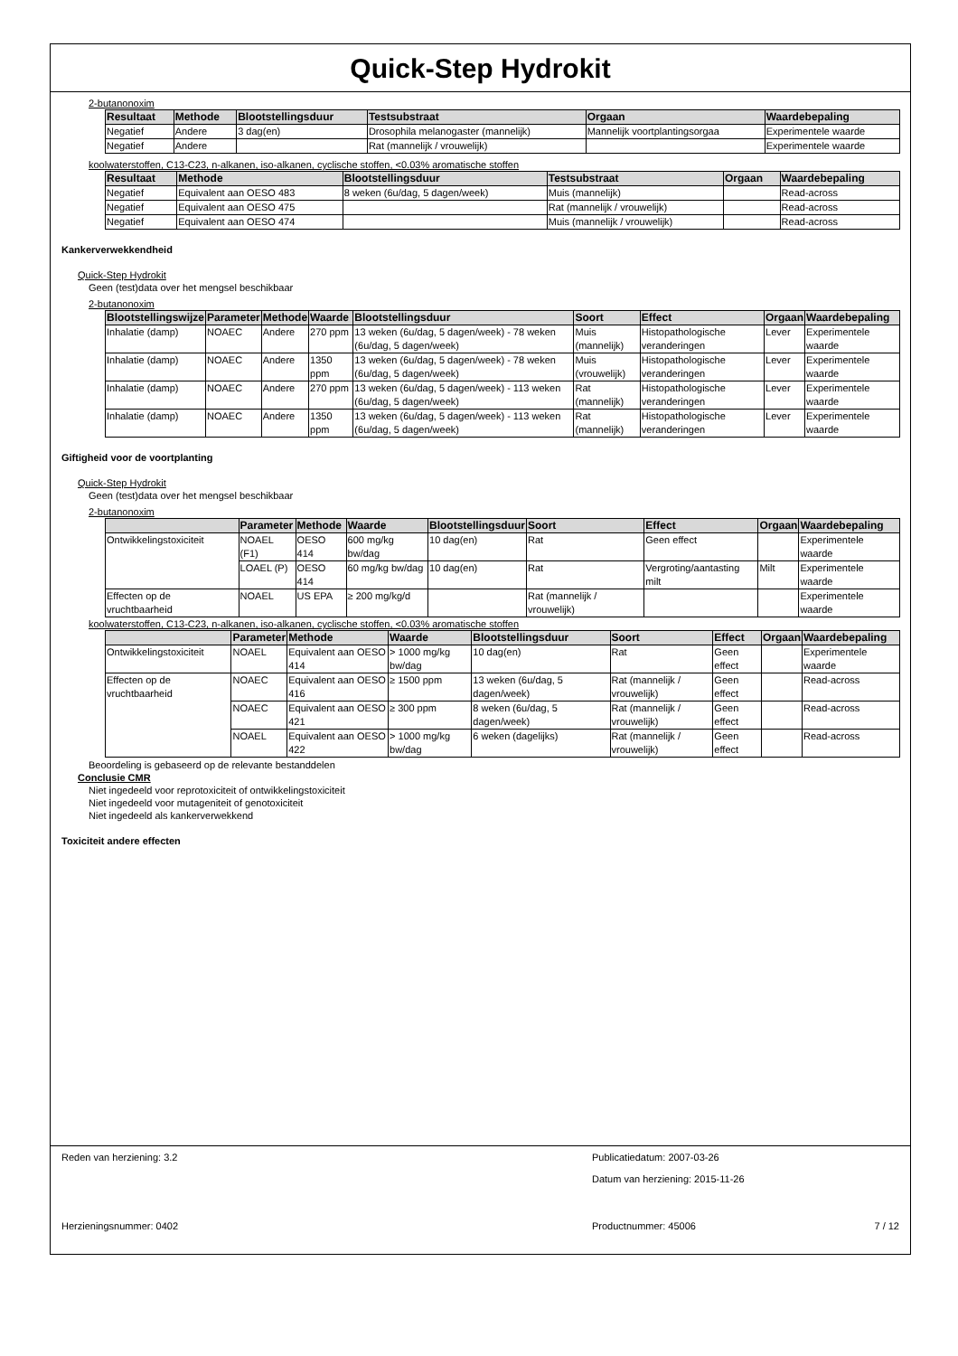Quick-Step Hydrokit
2-butanonoxim
| Resultaat | Methode | Blootstellingsduur | Testsubstraat | Orgaan | Waardebepaling |
| --- | --- | --- | --- | --- | --- |
| Negatief | Andere | 3 dag(en) | Drosophila melanogaster (mannelijk) | Mannelijk voortplantingsorgaa | Experimentele waarde |
| Negatief | Andere | | Rat (mannelijk / vrouwelijk) | | Experimentele waarde |
koolwaterstoffen, C13-C23, n-alkanen, iso-alkanen, cyclische stoffen, <0.03% aromatische stoffen
| Resultaat | Methode | Blootstellingsduur | Testsubstraat | Orgaan | Waardebepaling |
| --- | --- | --- | --- | --- | --- |
| Negatief | Equivalent aan OESO 483 | 8 weken (6u/dag, 5 dagen/week) | Muis (mannelijk) | | Read-across |
| Negatief | Equivalent aan OESO 475 | | Rat (mannelijk / vrouwelijk) | | Read-across |
| Negatief | Equivalent aan OESO 474 | | Muis (mannelijk / vrouwelijk) | | Read-across |
Kankerverwekkendheid
Quick-Step Hydrokit
Geen (test)data over het mengsel beschikbaar
2-butanonoxim
| Blootstellingswijze | Parameter | Methode | Waarde | Blootstellingsduur | Soort | Effect | Orgaan | Waardebepaling |
| --- | --- | --- | --- | --- | --- | --- | --- | --- |
| Inhalatie (damp) | NOAEC | Andere | 270 ppm | 13 weken (6u/dag, 5 dagen/week) - 78 weken (6u/dag, 5 dagen/week) | Muis (mannelijk) | Histopathologische veranderingen | Lever | Experimentele waarde |
| Inhalatie (damp) | NOAEC | Andere | 1350 ppm | 13 weken (6u/dag, 5 dagen/week) - 78 weken (6u/dag, 5 dagen/week) | Muis (vrouwelijk) | Histopathologische veranderingen | Lever | Experimentele waarde |
| Inhalatie (damp) | NOAEC | Andere | 270 ppm | 13 weken (6u/dag, 5 dagen/week) - 113 weken (6u/dag, 5 dagen/week) | Rat (mannelijk) | Histopathologische veranderingen | Lever | Experimentele waarde |
| Inhalatie (damp) | NOAEC | Andere | 1350 ppm | 13 weken (6u/dag, 5 dagen/week) - 113 weken (6u/dag, 5 dagen/week) | Rat (mannelijk) | Histopathologische veranderingen | Lever | Experimentele waarde |
Giftigheid voor de voortplanting
Quick-Step Hydrokit
Geen (test)data over het mengsel beschikbaar
2-butanonoxim
| | Parameter | Methode | Waarde | Blootstellingsduur | Soort | Effect | Orgaan | Waardebepaling |
| --- | --- | --- | --- | --- | --- | --- | --- | --- |
| Ontwikkelingstoxiciteit | NOAEL (F1) | OESO 414 | 600 mg/kg bw/dag | 10 dag(en) | Rat | Geen effect | | Experimentele waarde |
| | LOAEL (P) | OESO 414 | 60 mg/kg bw/dag | 10 dag(en) | Rat | Vergroting/aantasting milt | Milt | Experimentele waarde |
| Effecten op de vruchtbaarheid | NOAEL | US EPA | ≥ 200 mg/kg/d | | Rat (mannelijk / vrouwelijk) | | | Experimentele waarde |
koolwaterstoffen, C13-C23, n-alkanen, iso-alkanen, cyclische stoffen, <0.03% aromatische stoffen
| | Parameter | Methode | Waarde | Blootstellingsduur | Soort | Effect | Orgaan | Waardebepaling |
| --- | --- | --- | --- | --- | --- | --- | --- | --- |
| Ontwikkelingstoxiciteit | NOAEL | Equivalent aan OESO 414 | > 1000 mg/kg bw/dag | 10 dag(en) | Rat | Geen effect | | Experimentele waarde |
| Effecten op de vruchtbaarheid | NOAEC | Equivalent aan OESO 416 | ≥ 1500 ppm | 13 weken (6u/dag, 5 dagen/week) | Rat (mannelijk / vrouwelijk) | Geen effect | | Read-across |
| | NOAEC | Equivalent aan OESO 421 | ≥ 300 ppm | 8 weken (6u/dag, 5 dagen/week) | Rat (mannelijk / vrouwelijk) | Geen effect | | Read-across |
| | NOAEL | Equivalent aan OESO 422 | > 1000 mg/kg bw/dag | 6 weken (dagelijks) | Rat (mannelijk / vrouwelijk) | Geen effect | | Read-across |
Beoordeling is gebaseerd op de relevante bestanddelen
Conclusie CMR
Niet ingedeeld voor reprotoxiciteit of ontwikkelingstoxiciteit
Niet ingedeeld voor mutageniteit of genotoxiciteit
Niet ingedeeld als kankerverwekkend
Toxiciteit andere effecten
Reden van herziening: 3.2 Publicatiedatum: 2007-03-26
Datum van herziening: 2015-11-26
Herzieningsnummer: 0402 Productnummer: 45006 7 / 12